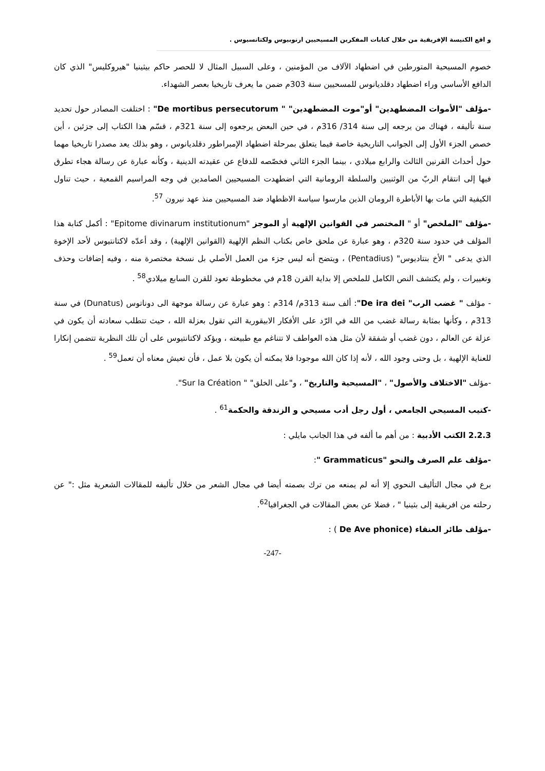و اقع الكنيسة الإفريقية من خلال كتابات المفكرين المسيحيين ارنوبيوس ولكتانسيوس .
خصوم المسيحية المتورطين في اضطهاد الآلاف من المؤمنين ، وعلى السبيل المثال لا للحصر حاكم بيثينيا "هيروكليس" الذي كان الدافع الأساسي وراء اضطهاد دقلديانوس للمسحيين سنة 303م ضمن ما يعرف تاريخيا بعصر الشهداء.
-مؤلف "الأموات المضطهدين" أو"موت المضطهدين" " De mortibus persecutorum" : اختلفت المصادر حول تحديد سنة تأليفه ، فهناك من يرجعه إلى سنة 314/ 316م ، في حين البعض يرجعوه إلى سنة 321م ، قسّم هذا الكتاب إلى جزئين ، أين خصص الجزء الأول إلى الجوانب التاريخية خاصة فيما يتعلق بمرحلة اضطهاد الإمبراطور دقلديانوس ، وهو بذلك يعد مصدرا تاريخيا مهما حول أحداث القرنين الثالث والرابع ميلادي ، بينما الجزء الثاني فخصّصه للدفاع عن عقيدته الدينية ، وكأنه عبارة عن رسالة هجاء تطرق فيها إلى انتقام الربّ من الوثنيين والسلطة الرومانية التي اضطهدت المسيحيين الصامدين في وجه المراسيم القمعية ، حيث تناول الكيفية التي مات بها الأباطرة الرومان الذين مارسوا سياسة الاظطهاد ضد المسيحيين منذ عهد نيرون <sup>57</sup>.
-مؤلف "الملخص" أو " المختصر في القوانين الإلهية أو الموجز "Epitome divinarum institutionum" : أكمل كتابة هذا المؤلف في حدود سنة 320م ، وهو عبارة عن ملحق خاص بكتاب النظم الإلهية (القوانين الإلهية) ، وقد أعدّه لاكتانتيوس لأحد الإخوة الذي يدعى " الأخ بنتاديوس" (Pentadius) ، ويتضح أنه ليس جزء من العمل الأصلي بل نسخة مختصرة منه ، وفيه إضافات وحذف وتغييرات ، ولم يكتشف النص الكامل للملخص إلا بداية القرن 18م في مخطوطة تعود للقرن السابع ميلادي<sup>58</sup> .
- مؤلف " غضب الرب" De ira dei": ألف سنة 313م/ 314م : وهو عبارة عن رسالة موجهة الى دوناتوس (Dunatus) في سنة 313م ، وكأنها بمثابة رسالة غضب من الله في الرّد على الأفكار الابيقورية التي تقول بعزلة الله ، حيث تتطلب سعادته أن يكون في عزلة عن العالم ، دون غضب أو شفقة لأن مثل هذه العواطف لا تتناغم مع طبيعته ، ويؤكد لاكتانتيوس على أن تلك النظرية تتضمن إنكارا للعناية الإلهية ، بل وحتى وجود الله ، لأنه إذا كان الله موجودا فلا يمكنه أن يكون بلا عمل ، فأن تعيش معناه أن تعمل<sup>59</sup> .
-مؤلف "الاختلاف والأصول" ، "المسيحية والتاريخ" ، و"على الخلق" " Sur la Création".
-كتيب المسيحي الجامعي ، أول رجل أدب مسيحي و الزندقة والحكمة<sup>61</sup> .
2.2.3 الكتب الأدبية : من أهم ما ألفه في هذا الجانب مايلي :
-مؤلف علم الصرف والنحو "Grammaticus ":
برع في مجال التأليف النحوي إلا أنه لم يمنعه من ترك بصمته أيضا في مجال الشعر من خلال تأليفه للمقالات الشعرية مثل :" عن رحلته من افريقية إلى بثينيا " ، فضلا عن بعض المقالات في الجغرافيا<sup>62</sup>.
-مؤلف طائر العنقاء (De Ave phonice ) :
-247-